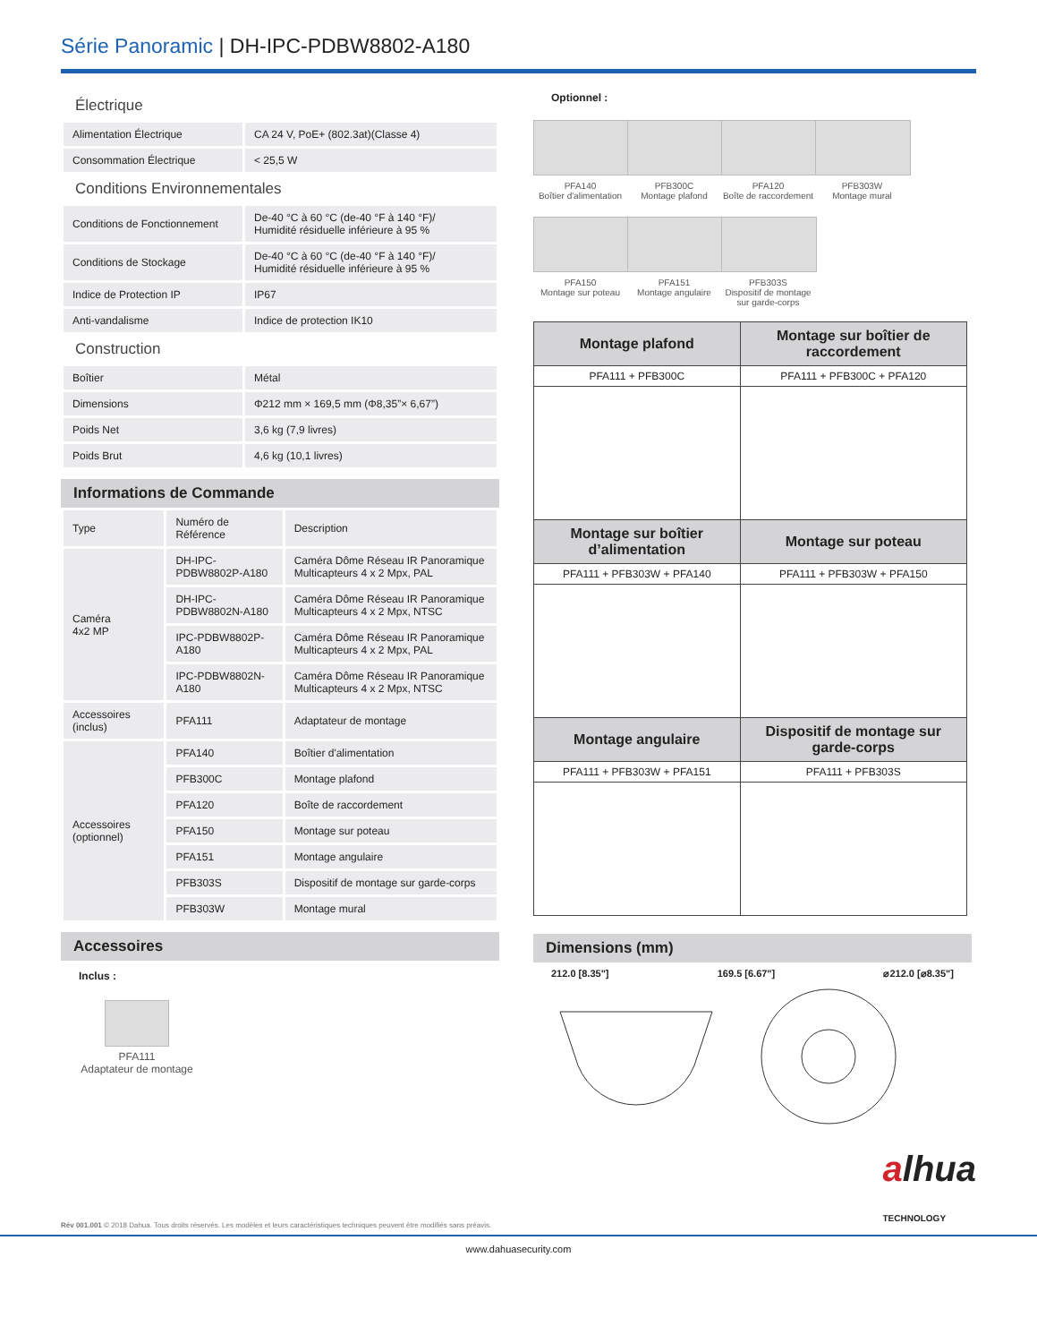Série Panoramic | DH-IPC-PDBW8802-A180
Électrique
| Alimentation Électrique | CA 24 V, PoE+ (802.3at)(Classe 4) |
| Consommation Électrique | < 25,5 W |
Conditions Environnementales
| Conditions de Fonctionnement | De-40 °C à 60 °C (de-40 °F à 140 °F)/ Humidité résiduelle inférieure à 95 % |
| Conditions de Stockage | De-40 °C à 60 °C (de-40 °F à 140 °F)/ Humidité résiduelle inférieure à 95 % |
| Indice de Protection IP | IP67 |
| Anti-vandalisme | Indice de protection IK10 |
Construction
| Boîtier | Métal |
| Dimensions | Φ212 mm × 169,5 mm (Φ8,35”× 6,67”) |
| Poids Net | 3,6 kg (7,9 livres) |
| Poids Brut | 4,6 kg (10,1 livres) |
Informations de Commande
| Type | Numéro de Référence | Description |
| Caméra 4x2 MP | DH-IPC-PDBW8802P-A180 | Caméra Dôme Réseau IR Panoramique Multicapteurs 4 x 2 Mpx, PAL |
| | DH-IPC-PDBW8802N-A180 | Caméra Dôme Réseau IR Panoramique Multicapteurs 4 x 2 Mpx, NTSC |
| | IPC-PDBW8802P-A180 | Caméra Dôme Réseau IR Panoramique Multicapteurs 4 x 2 Mpx, PAL |
| | IPC-PDBW8802N-A180 | Caméra Dôme Réseau IR Panoramique Multicapteurs 4 x 2 Mpx, NTSC |
| Accessoires (inclus) | PFA111 | Adaptateur de montage |
| Accessoires (optionnel) | PFA140 | Boîtier d'alimentation |
| | PFB300C | Montage plafond |
| | PFA120 | Boîte de raccordement |
| | PFA150 | Montage sur poteau |
| | PFA151 | Montage angulaire |
| | PFB303S | Dispositif de montage sur garde-corps |
| | PFB303W | Montage mural |
Accessoires
Inclus :
PFA111
Adaptateur de montage
Optionnel :
PFA140
Boîtier d'alimentation
PFB300C
Montage plafond
PFA120
Boîte de raccordement
PFB303W
Montage mural
PFA150
Montage sur poteau
PFA151
Montage angulaire
PFB303S
Dispositif de montage sur garde-corps
| Montage plafond | Montage sur boîtier de raccordement |
| PFA111 + PFB300C | PFA111 + PFB300C + PFA120 |
| Montage sur boîtier d’alimentation | Montage sur poteau |
| PFA111 + PFB303W + PFA140 | PFA111 + PFB303W + PFA150 |
| Montage angulaire | Dispositif de montage sur garde-corps |
| PFA111 + PFB303W + PFA151 | PFA111 + PFB303S |
Dimensions (mm)
212.0 [8.35"] 169.5 [6.67"] ⌀212.0 [⌀8.35"]
Rév 001.001 © 2018 Dahua. Tous droits réservés. Les modèles et leurs caractéristiques techniques peuvent être modifiés sans préavis. alhua
TECHNOLOGY
www.dahuasecurity.com